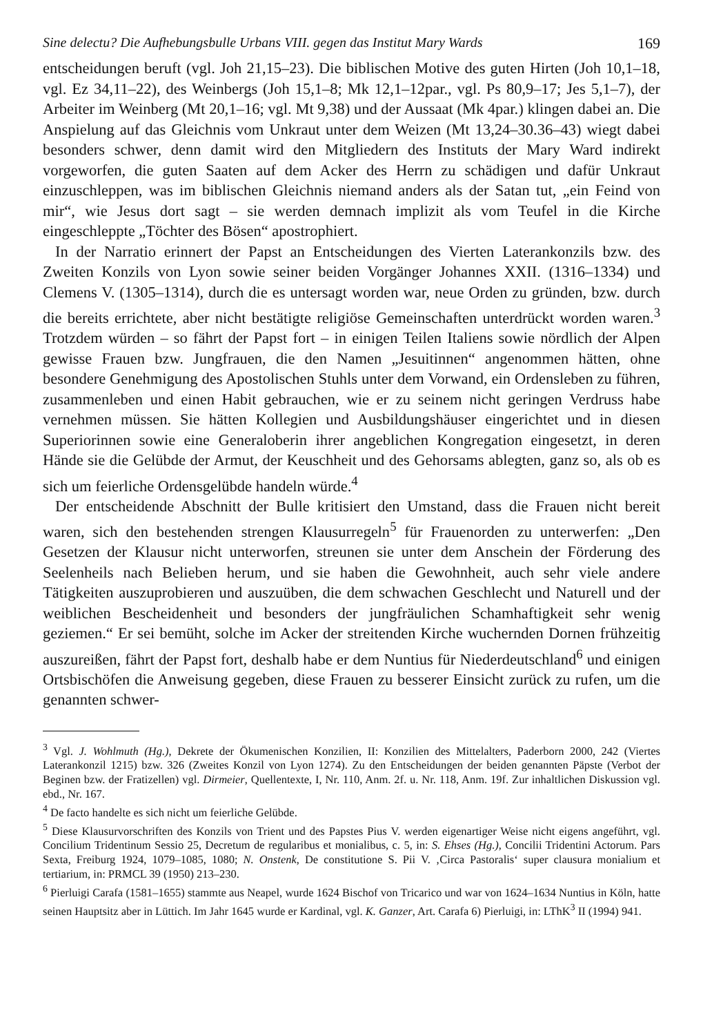Sine delectu? Die Aufhebungsbulle Urbans VIII. gegen das Institut Mary Wards 169
entscheidungen beruft (vgl. Joh 21,15–23). Die biblischen Motive des guten Hirten (Joh 10,1–18, vgl. Ez 34,11–22), des Weinbergs (Joh 15,1–8; Mk 12,1–12par., vgl. Ps 80,9–17; Jes 5,1–7), der Arbeiter im Weinberg (Mt 20,1–16; vgl. Mt 9,38) und der Aussaat (Mk 4par.) klingen dabei an. Die Anspielung auf das Gleichnis vom Unkraut unter dem Weizen (Mt 13,24–30.36–43) wiegt dabei besonders schwer, denn damit wird den Mitgliedern des Instituts der Mary Ward indirekt vorgeworfen, die guten Saaten auf dem Acker des Herrn zu schädigen und dafür Unkraut einzuschleppen, was im biblischen Gleichnis niemand anders als der Satan tut, „ein Feind von mir“, wie Jesus dort sagt – sie werden demnach implizit als vom Teufel in die Kirche eingeschleppte „Töchter des Bösen“ apostrophiert.
In der Narratio erinnert der Papst an Entscheidungen des Vierten Laterankonzils bzw. des Zweiten Konzils von Lyon sowie seiner beiden Vorgänger Johannes XXII. (1316–1334) und Clemens V. (1305–1314), durch die es untersagt worden war, neue Orden zu gründen, bzw. durch die bereits errichtete, aber nicht bestätigte religiöse Gemeinschaften unterdrückt worden waren.<sup>3</sup> Trotzdem würden – so fährt der Papst fort – in einigen Teilen Italiens sowie nördlich der Alpen gewisse Frauen bzw. Jungfrauen, die den Namen „Jesuitinnen“ angenommen hätten, ohne besondere Genehmigung des Apostolischen Stuhls unter dem Vorwand, ein Ordensleben zu führen, zusammenleben und einen Habit gebrauchen, wie er zu seinem nicht geringen Verdruss habe vernehmen müssen. Sie hätten Kollegien und Ausbildungshäuser eingerichtet und in diesen Superiorinnen sowie eine Generaloberin ihrer angeblichen Kongregation eingesetzt, in deren Hände sie die Gelübde der Armut, der Keuschheit und des Gehorsams ablegten, ganz so, als ob es sich um feierliche Ordensgelübde handeln würde.<sup>4</sup>
Der entscheidende Abschnitt der Bulle kritisiert den Umstand, dass die Frauen nicht bereit waren, sich den bestehenden strengen Klausurregeln<sup>5</sup> für Frauenorden zu unterwerfen: „Den Gesetzen der Klausur nicht unterworfen, streunen sie unter dem Anschein der Förderung des Seelenheils nach Belieben herum, und sie haben die Gewohnheit, auch sehr viele andere Tätigkeiten auszuprobieren und auszuüben, die dem schwachen Geschlecht und Naturell und der weiblichen Bescheidenheit und besonders der jungfräulichen Schamhaftigkeit sehr wenig geziemen.“ Er sei bemüht, solche im Acker der streitenden Kirche wuchernden Dornen frühzeitig auszureißen, fährt der Papst fort, deshalb habe er dem Nuntius für Niederdeutschland<sup>6</sup> und einigen Ortsbischöfen die Anweisung gegeben, diese Frauen zu besserer Einsicht zurück zu rufen, um die genannten schwer-
<sup>3</sup> Vgl. J. Wohlmuth (Hg.), Dekrete der Ökumenischen Konzilien, II: Konzilien des Mittelalters, Paderborn 2000, 242 (Viertes Laterankonzil 1215) bzw. 326 (Zweites Konzil von Lyon 1274). Zu den Entscheidungen der beiden genannten Päpste (Verbot der Beginen bzw. der Fratizellen) vgl. Dirmeier, Quellentexte, I, Nr. 110, Anm. 2f. u. Nr. 118, Anm. 19f. Zur inhaltlichen Diskussion vgl. ebd., Nr. 167.
<sup>4</sup> De facto handelte es sich nicht um feierliche Gelübde.
<sup>5</sup> Diese Klausurvorschriften des Konzils von Trient und des Papstes Pius V. werden eigenartiger Weise nicht eigens angeführt, vgl. Concilium Tridentinum Sessio 25, Decretum de regularibus et monialibus, c. 5, in: S. Ehses (Hg.), Concilii Tridentini Actorum. Pars Sexta, Freiburg 1924, 1079–1085, 1080; N. Onstenk, De constitutione S. Pii V. ‚Circa Pastoralis‘ super clausura monialium et tertiarium, in: PRMCL 39 (1950) 213–230.
<sup>6</sup> Pierluigi Carafa (1581–1655) stammte aus Neapel, wurde 1624 Bischof von Tricarico und war von 1624–1634 Nuntius in Köln, hatte seinen Hauptsitz aber in Lüttich. Im Jahr 1645 wurde er Kardinal, vgl. K. Ganzer, Art. Carafa 6) Pierluigi, in: LThK<sup>3</sup> II (1994) 941.